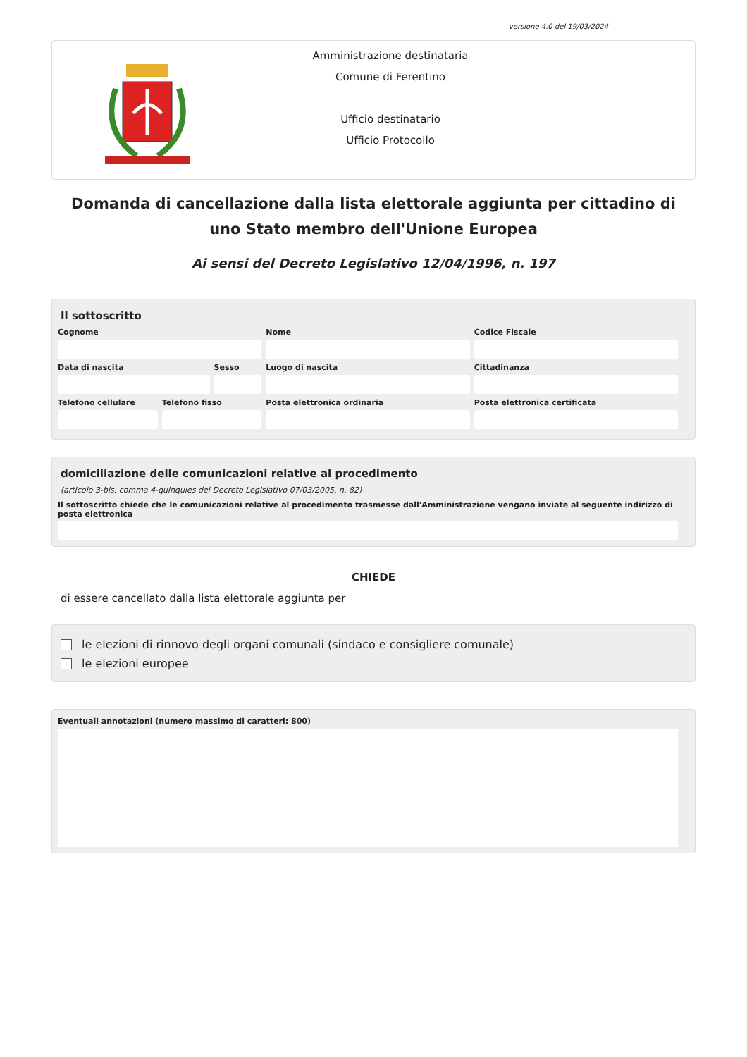versione 4.0 del 19/03/2024
Amministrazione destinataria
Comune di Ferentino
Ufficio destinatario
Ufficio Protocollo
Domanda di cancellazione dalla lista elettorale aggiunta per cittadino di uno Stato membro dell'Unione Europea
Ai sensi del Decreto Legislativo 12/04/1996, n. 197
Il sottoscritto
Cognome Nome Codice Fiscale
Data di nascita Sesso Luogo di nascita Cittadinanza
Telefono cellulare
Telefono fisso Posta elettronica ordinaria Posta elettronica certificata
domiciliazione delle comunicazioni relative al procedimento
(articolo 3-bis, comma 4-quinquies del Decreto Legislativo 07/03/2005, n. 82)
Il sottoscritto chiede che le comunicazioni relative al procedimento trasmesse dall'Amministrazione vengano inviate al seguente indirizzo di posta elettronica
CHIEDE
di essere cancellato dalla lista elettorale aggiunta per
le elezioni di rinnovo degli organi comunali (sindaco e consigliere comunale)
le elezioni europee
Eventuali annotazioni (numero massimo di caratteri: 800)